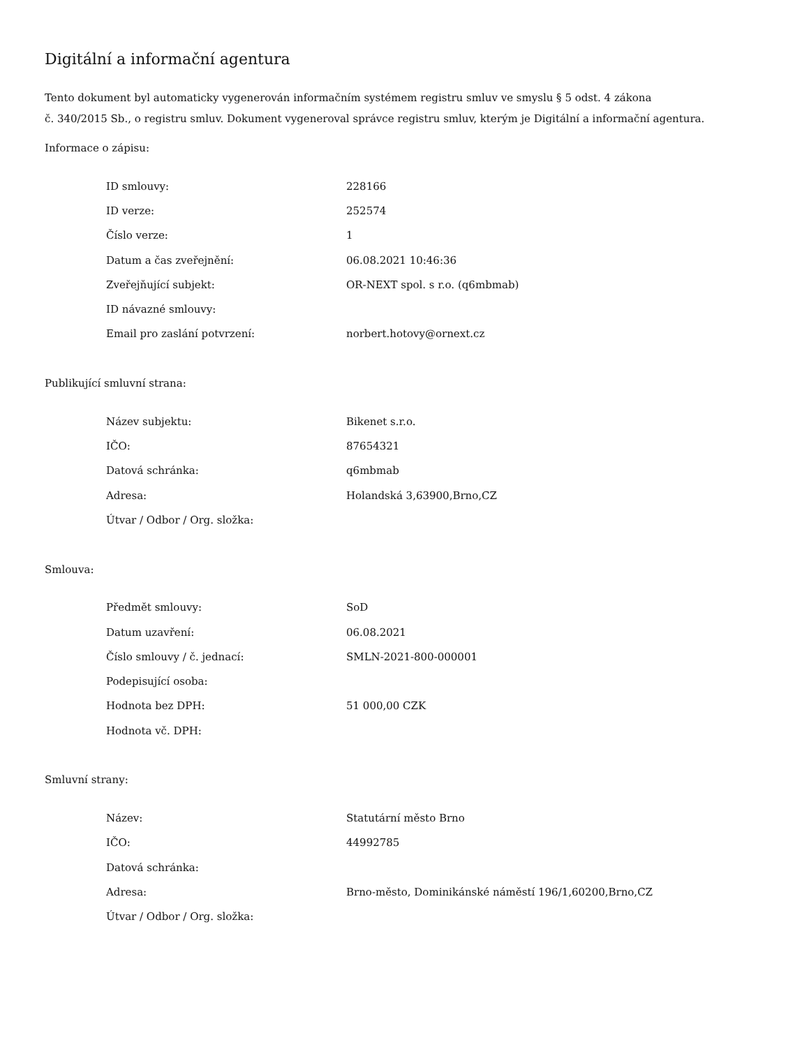Digitální a informační agentura
Tento dokument byl automaticky vygenerován informačním systémem registru smluv ve smyslu § 5 odst. 4 zákona
č. 340/2015 Sb., o registru smluv. Dokument vygeneroval správce registru smluv, kterým je Digitální a informační agentura.
Informace o zápisu:
| ID smlouvy: | 228166 |
| ID verze: | 252574 |
| Číslo verze: | 1 |
| Datum a čas zveřejnění: | 06.08.2021 10:46:36 |
| Zveřejňující subjekt: | OR-NEXT spol. s r.o. (q6mbmab) |
| ID návazné smlouvy: | |
| Email pro zaslání potvrzení: | norbert.hotovy@ornext.cz |
Publikující smluvní strana:
| Název subjektu: | Bikenet s.r.o. |
| IČO: | 87654321 |
| Datová schránka: | q6mbmab |
| Adresa: | Holandská 3,63900,Brno,CZ |
| Útvar / Odbor / Org. složka: | |
Smlouva:
| Předmět smlouvy: | SoD |
| Datum uzavření: | 06.08.2021 |
| Číslo smlouvy / č. jednací: | SMLN-2021-800-000001 |
| Podepisující osoba: | |
| Hodnota bez DPH: | 51 000,00 CZK |
| Hodnota vč. DPH: | |
Smluvní strany:
| Název: | Statutární město Brno |
| IČO: | 44992785 |
| Datová schránka: | |
| Adresa: | Brno-město, Dominikánské náměstí 196/1,60200,Brno,CZ |
| Útvar / Odbor / Org. složka: | |